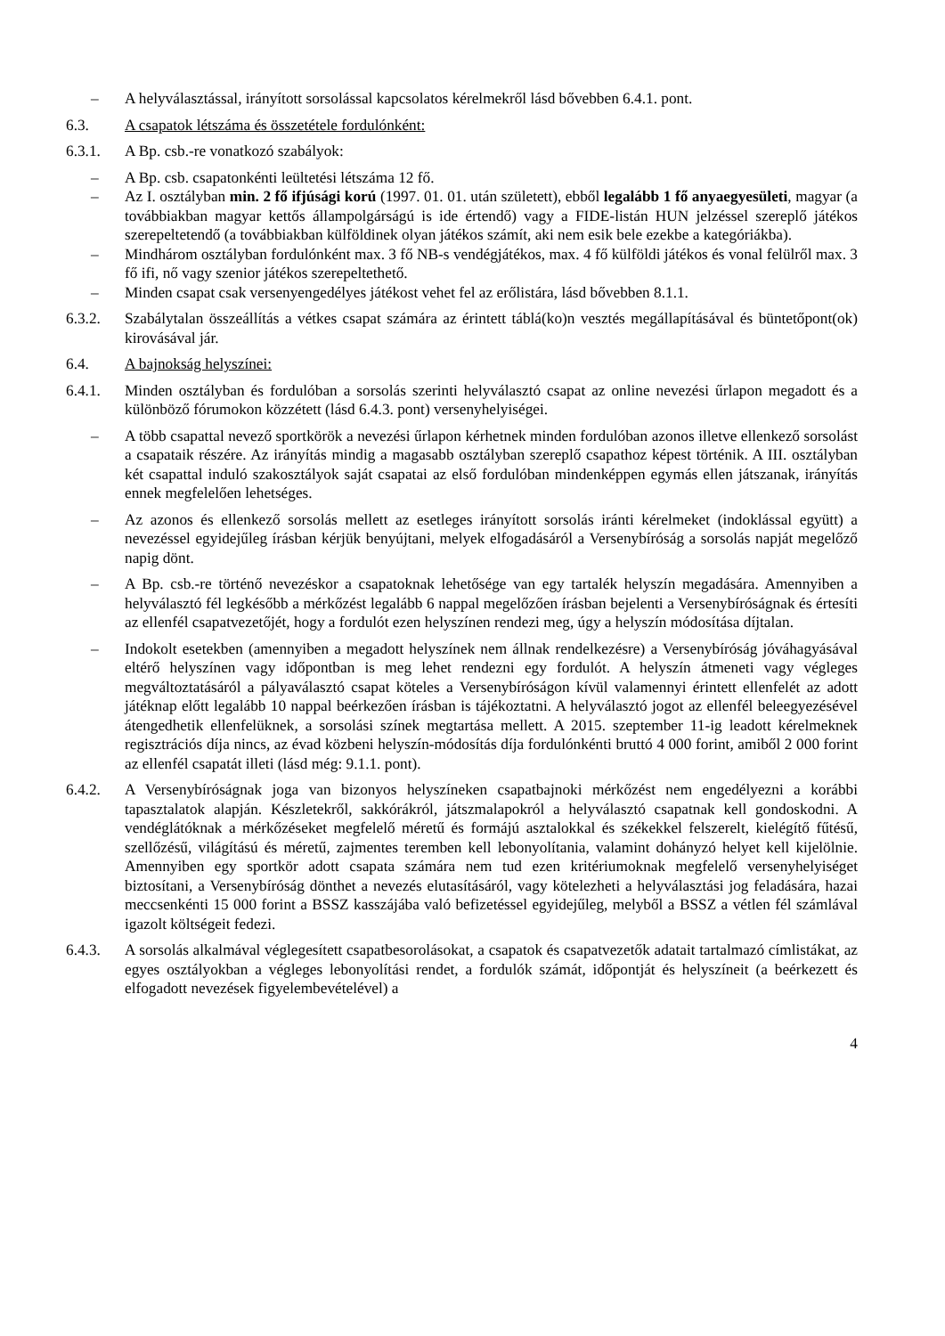– A helyválasztással, irányított sorsolással kapcsolatos kérelmekről lásd bővebben 6.4.1. pont.
6.3. A csapatok létszáma és összetétele fordulónként:
6.3.1. A Bp. csb.-re vonatkozó szabályok:
– A Bp. csb. csapatonkénti leültetési létszáma 12 fő.
– Az I. osztályban min. 2 fő ifjúsági korú (1997. 01. 01. után született), ebből legalább 1 fő anyaegyesületi, magyar (a továbbiakban magyar kettős állampolgárságú is ide értendő) vagy a FIDE-listán HUN jelzéssel szereplő játékos szerepeltetendő (a továbbiakban külföldinek olyan játékos számít, aki nem esik bele ezekbe a kategóriákba).
– Mindhárom osztályban fordulónként max. 3 fő NB-s vendégjátékos, max. 4 fő külföldi játékos és vonal felülről max. 3 fő ifi, nő vagy szenior játékos szerepeltethető.
– Minden csapat csak versenyengedélyes játékost vehet fel az erőlistára, lásd bővebben 8.1.1.
6.3.2. Szabálytalan összeállítás a vétkes csapat számára az érintett táblá(ko)n vesztés megállapításával és büntetőpont(ok) kirovásával jár.
6.4. A bajnokság helyszínei:
6.4.1. Minden osztályban és fordulóban a sorsolás szerinti helyválasztó csapat az online nevezési űrlapon megadott és a különböző fórumokon közzétett (lásd 6.4.3. pont) versenyhelyiségei.
– A több csapattal nevező sportkörök a nevezési űrlapon kérhetnek minden fordulóban azonos illetve ellenkező sorsolást a csapataik részére. Az irányítás mindig a magasabb osztályban szereplő csapathoz képest történik. A III. osztályban két csapattal induló szakosztályok saját csapatai az első fordulóban mindenképpen egymás ellen játszanak, irányítás ennek megfelelően lehetséges.
– Az azonos és ellenkező sorsolás mellett az esetleges irányított sorsolás iránti kérelmeket (indoklással együtt) a nevezéssel egyidejűleg írásban kérjük benyújtani, melyek elfogadásáról a Versenybíróság a sorsolás napját megelőző napig dönt.
– A Bp. csb.-re történő nevezéskor a csapatoknak lehetősége van egy tartalék helyszín megadására. Amennyiben a helyválasztó fél legkésőbb a mérkőzést legalább 6 nappal megelőzően írásban bejelenti a Versenybíróságnak és értesíti az ellenfél csapatvezetőjét, hogy a fordulót ezen helyszínen rendezi meg, úgy a helyszín módosítása díjtalan.
– Indokolt esetekben (amennyiben a megadott helyszínek nem állnak rendelkezésre) a Versenybíróság jóváhagyásával eltérő helyszínen vagy időpontban is meg lehet rendezni egy fordulót. A helyszín átmeneti vagy végleges megváltoztatásáról a pályaválasztó csapat köteles a Versenybíróságon kívül valamennyi érintett ellenfelét az adott játéknap előtt legalább 10 nappal beérkezően írásban is tájékoztatni. A helyválasztó jogot az ellenfél beleegyezésével átengedhetik ellenfelüknek, a sorsolási színek megtartása mellett. A 2015. szeptember 11-ig leadott kérelmeknek regisztrációs díja nincs, az évad közbeni helyszín-módosítás díja fordulónkénti bruttó 4 000 forint, amiből 2 000 forint az ellenfél csapatát illeti (lásd még: 9.1.1. pont).
6.4.2. A Versenybíróságnak joga van bizonyos helyszíneken csapatbajnoki mérkőzést nem engedélyezni a korábbi tapasztalatok alapján. Készletekről, sakkórákról, játszmalapokról a helyválasztó csapatnak kell gondoskodni. A vendéglátóknak a mérkőzéseket megfelelő méretű és formájú asztalokkal és székekkel felszerelt, kielégítő fűtésű, szellőzésű, világítású és méretű, zajmentes teremben kell lebonyolítania, valamint dohányzó helyet kell kijelölnie. Amennyiben egy sportkör adott csapata számára nem tud ezen kritériumoknak megfelelő versenyhelyiséget biztosítani, a Versenybíróság dönthet a nevezés elutasításáról, vagy kötelezheti a helyválasztási jog feladására, hazai meccsenkénti 15 000 forint a BSSZ kasszájába való befizetéssel egyidejűleg, melyből a BSSZ a vétlen fél számlával igazolt költségeit fedezi.
6.4.3. A sorsolás alkalmával véglegesített csapatbesorolásokat, a csapatok és csapatvezetők adatait tartalmazó címlistákat, az egyes osztályokban a végleges lebonyolítási rendet, a fordulók számát, időpontját és helyszíneit (a beérkezett és elfogadott nevezések figyelembevételével) a
4